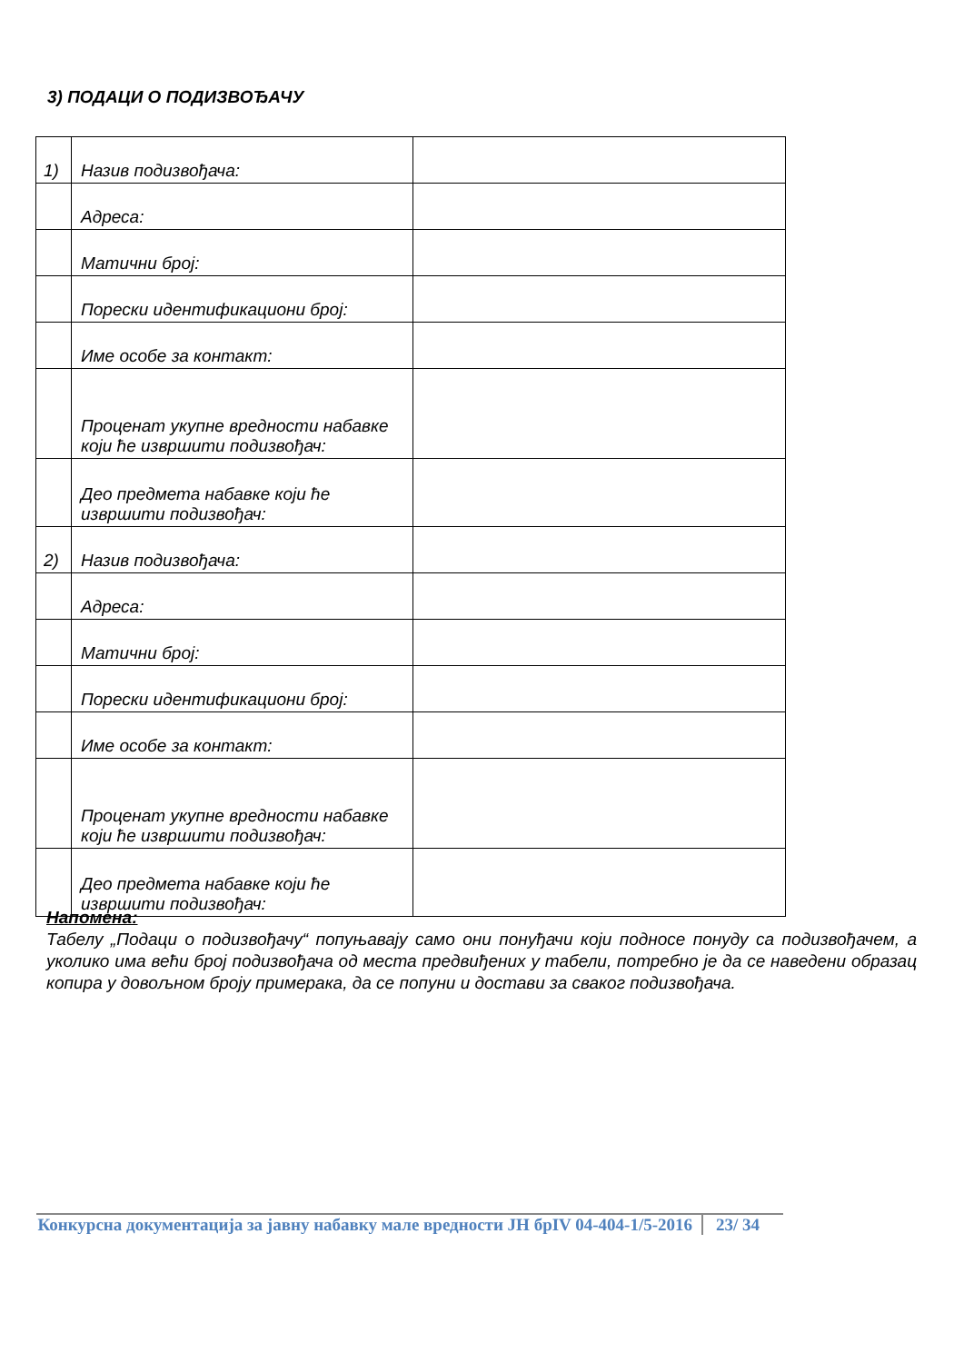3) ПОДАЦИ О ПОДИЗВОЂАЧУ
| 1) | Назив подизвођача: | |
| | Адреса: | |
| | Матични број: | |
| | Порески идентификациони број: | |
| | Име особе за контакт: | |
| | Проценат укупне вредности набавке који ће извршити подизвођач: | |
| | Део предмета набавке који ће извршити подизвођач: | |
| 2) | Назив подизвођача: | |
| | Адреса: | |
| | Матични број: | |
| | Порески идентификациони број: | |
| | Име особе за контакт: | |
| | Проценат укупне вредности набавке који ће извршити подизвођач: | |
| | Део предмета набавке који ће извршити подизвођач: | |
Напомена:
Табелу „Подаци о подизвођачу“ попуњавају само они понуђачи који подносе понуду са подизвођачем, а уколико има већи број подизвођача од места предвиђених у табели, потребно је да се наведени образац копира у довољном броју примерака, да се попуни и достави за сваког подизвођача.
Конкурсна документација за јавну набавку мале вредности ЈН брIV 04-404-1/5-2016
23/ 34